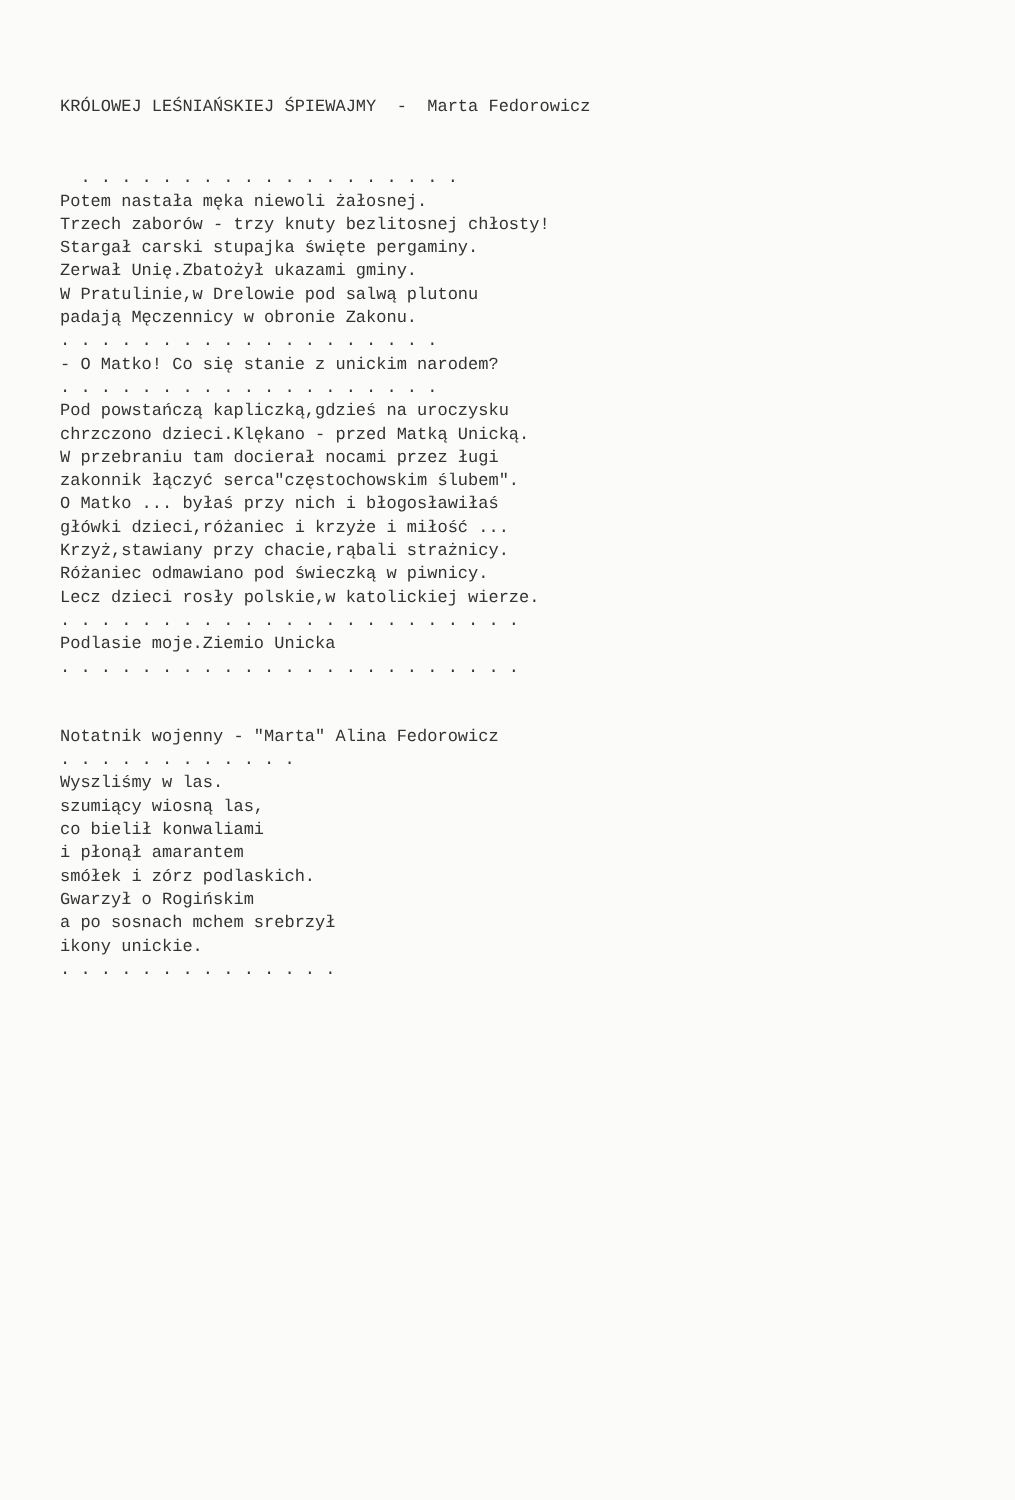KRÓLOWEJ LEŚNIAŃSKIEJ ŚPIEWAJMY - Marta Fedorowicz
. . . . . . . . . . . . . . . . . . .
Potem nastała męka niewoli żałosnej.
Trzech zaborów - trzy knuty bezlitosnej chłosty!
Stargał carski stupajka święte pergaminy.
Zerwał Unię.Zbatożył ukazami gminy.
W Pratulinie,w Drelowie pod salwą plutonu
padają Męczennicy w obronie Zakonu.
. . . . . . . . . . . . . . . . . . .
- O Matko! Co się stanie z unickim narodem?
. . . . . . . . . . . . . . . . . . .
Pod powstańczą kapliczką,gdzieś na uroczysku
chrzczono dzieci.Klękano - przed Matką Unicką.
W przebraniu tam docierał nocami przez ługi
zakonnik łączyć serca"częstochowskim ślubem".
O Matko ... byłaś przy nich i błogosławiłaś
główki dzieci,różaniec i krzyże i miłość ...
Krzyż,stawiany przy chacie,rąbali strażnicy.
Różaniec odmawiano pod świeczką w piwnicy.
Lecz dzieci rosły polskie,w katolickiej wierze.
. . . . . . . . . . . . . . . . . . . . . . .
Podlasie moje.Ziemio Unicka
. . . . . . . . . . . . . . . . . . . . . . .
Notatnik wojenny - "Marta" Alina Fedorowicz
. . . . . . . . . . . .
Wyszliśmy w las.
szumiący wiosną las,
co bielił konwaliami
i płonął amarantem
smółek i zórz podlaskich.
Gwarzył o Rogińskim
a po sosnach mchem srebrzył
ikony unickie.
. . . . . . . . . . . . . .